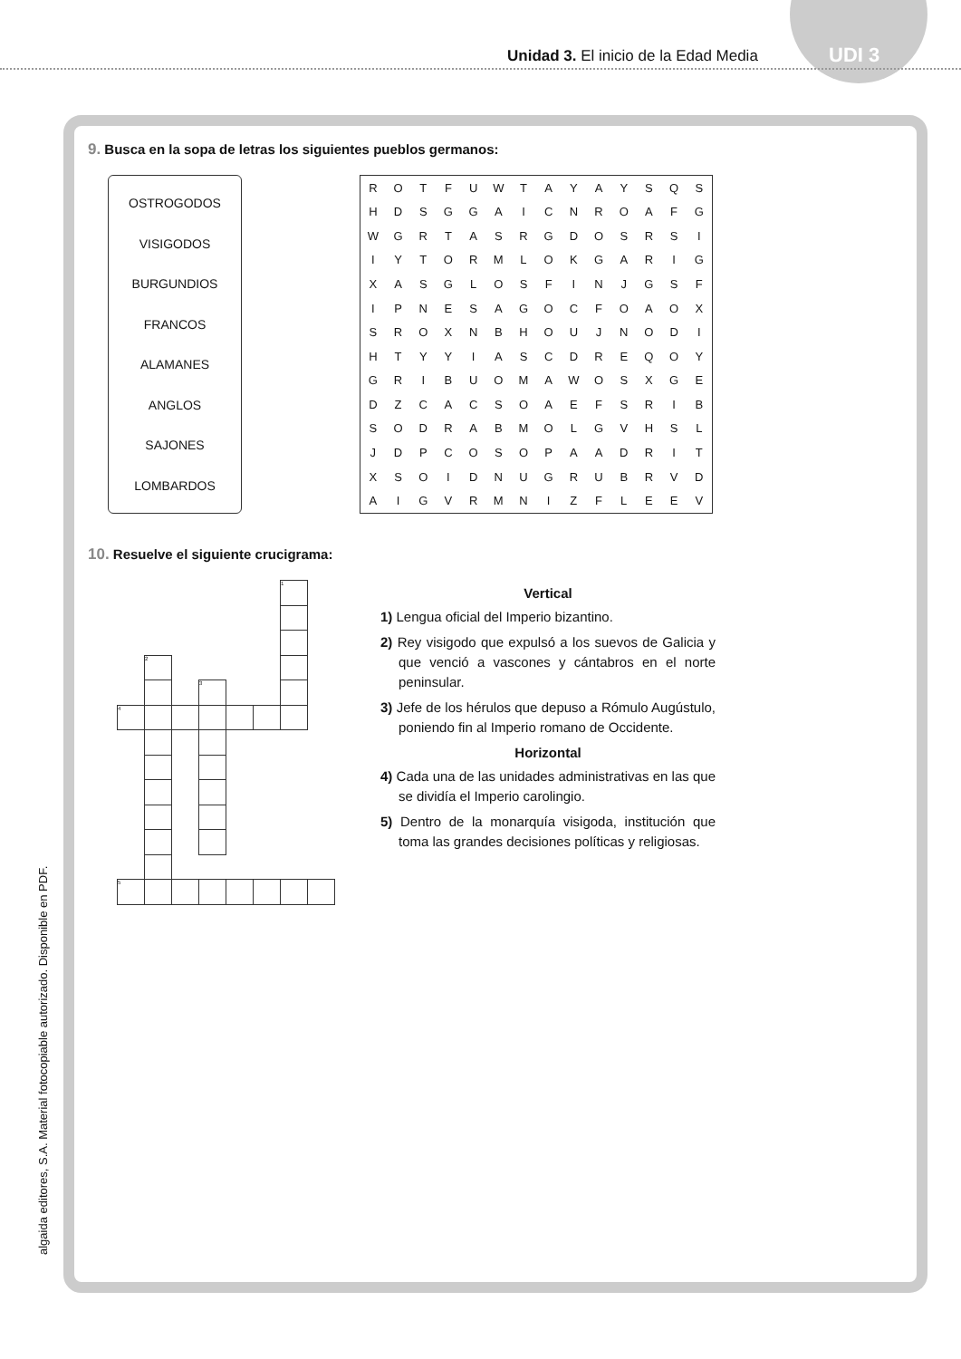Unidad 3. El inicio de la Edad Media
UDI 3
algaida editores, S.A. Material fotocopiable autorizado. Disponible en PDF.
9. Busca en la sopa de letras los siguientes pueblos germanos:
OSTROGODOS
VISIGODOS
BURGUNDIOS
FRANCOS
ALAMANES
ANGLOS
SAJONES
LOMBARDOS
| R | O | T | F | U | W | T | A | Y | A | Y | S | Q | S |
| H | D | S | G | G | A | I | C | N | R | O | A | F | G |
| W | G | R | T | A | S | R | G | D | O | S | R | S | I |
| I | Y | T | O | R | M | L | O | K | G | A | R | I | G |
| X | A | S | G | L | O | S | F | I | N | J | G | S | F |
| I | P | N | E | S | A | G | O | C | F | O | A | O | X |
| S | R | O | X | N | B | H | O | U | J | N | O | D | I |
| H | T | Y | Y | I | A | S | C | D | R | E | Q | O | Y |
| G | R | I | B | U | O | M | A | W | O | S | X | G | E |
| D | Z | C | A | C | S | O | A | E | F | S | R | I | B |
| S | O | D | R | A | B | M | O | L | G | V | H | S | L |
| J | D | P | C | O | S | O | P | A | A | D | R | I | T |
| X | S | O | I | D | N | U | G | R | U | B | R | V | D |
| A | I | G | V | R | M | N | I | Z | F | L | E | E | V |
10. Resuelve el siguiente crucigrama:
| | | | | | | 1 | |
| | 2 | | | | | | |
| | | | 3 | | | | |
| 4 | | | | | | | |
| 5 | | | | | | | |
Vertical
1) Lengua oficial del Imperio bizantino.
2) Rey visigodo que expulsó a los suevos de Galicia y que venció a vascones y cántabros en el norte peninsular.
3) Jefe de los hérulos que depuso a Rómulo Augústulo, poniendo fin al Imperio romano de Occidente.
Horizontal
4) Cada una de las unidades administrativas en las que se dividía el Imperio carolingio.
5) Dentro de la monarquía visigoda, institución que toma las grandes decisiones políticas y religiosas.